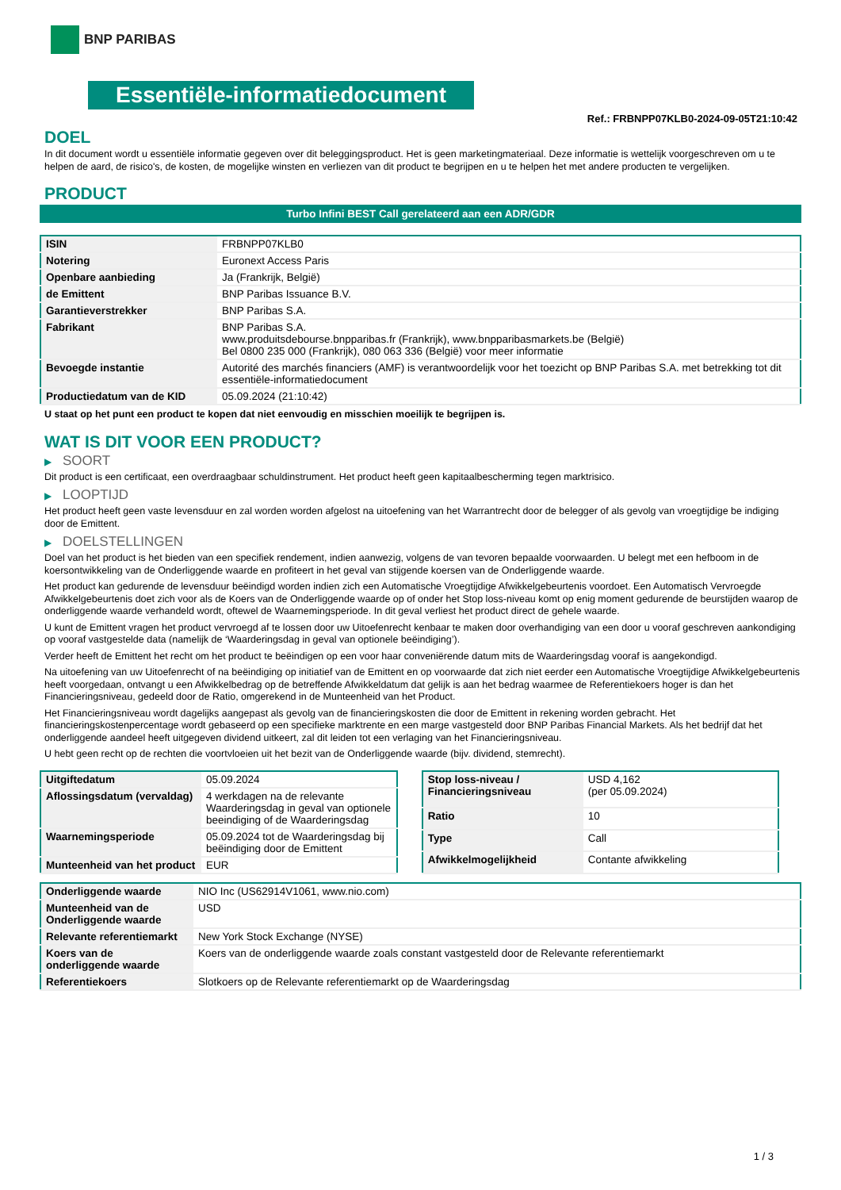BNP PARIBAS
Essentiële-informatiedocument
Ref.: FRBNPP07KLB0-2024-09-05T21:10:42
DOEL
In dit document wordt u essentiële informatie gegeven over dit beleggingsproduct. Het is geen marketingmateriaal. Deze informatie is wettelijk voorgeschreven om u te helpen de aard, de risico's, de kosten, de mogelijke winsten en verliezen van dit product te begrijpen en u te helpen het met andere producten te vergelijken.
PRODUCT
Turbo Infini BEST Call gerelateerd aan een ADR/GDR
| ISIN | FRBNPP07KLB0 |
| Notering | Euronext Access Paris |
| Openbare aanbieding | Ja (Frankrijk, België) |
| de Emittent | BNP Paribas Issuance B.V. |
| Garantieverstrekker | BNP Paribas S.A. |
| Fabrikant | BNP Paribas S.A. www.produitsdebourse.bnpparibas.fr (Frankrijk), www.bnpparibasmarkets.be (België) Bel 0800 235 000 (Frankrijk), 080 063 336 (België) voor meer informatie |
| Bevoegde instantie | Autorité des marchés financiers (AMF) is verantwoordelijk voor het toezicht op BNP Paribas S.A. met betrekking tot dit essentiële-informatiedocument |
| Productiedatum van de KID | 05.09.2024 (21:10:42) |
U staat op het punt een product te kopen dat niet eenvoudig en misschien moeilijk te begrijpen is.
WAT IS DIT VOOR EEN PRODUCT?
▶ SOORT
Dit product is een certificaat, een overdraagbaar schuldinstrument. Het product heeft geen kapitaalbescherming tegen marktrisico.
▶ LOOPTIJD
Het product heeft geen vaste levensduur en zal worden worden afgelost na uitoefening van het Warrantrecht door de belegger of als gevolg van vroegtijdige be indiging door de Emittent.
▶ DOELSTELLINGEN
Doel van het product is het bieden van een specifiek rendement, indien aanwezig, volgens de van tevoren bepaalde voorwaarden. U belegt met een hefboom in de koersontwikkeling van de Onderliggende waarde en profiteert in het geval van stijgende koersen van de Onderliggende waarde.
Het product kan gedurende de levensduur beëindigd worden indien zich een Automatische Vroegtijdige Afwikkelgebeurtenis voordoet. Een Automatisch Vervroegde Afwikkelgebeurtenis doet zich voor als de Koers van de Onderliggende waarde op of onder het Stop loss-niveau komt op enig moment gedurende de beurstijden waarop de onderliggende waarde verhandeld wordt, oftewel de Waarnemingsperiode. In dit geval verliest het product direct de gehele waarde.
U kunt de Emittent vragen het product vervroegd af te lossen door uw Uitoefenrecht kenbaar te maken door overhandiging van een door u vooraf geschreven aankondiging op vooraf vastgestelde data (namelijk de ‘Waarderingsdag in geval van optionele beëindiging’).
Verder heeft de Emittent het recht om het product te beëindigen op een voor haar conveniërende datum mits de Waarderingsdag vooraf is aangekondigd.
Na uitoefening van uw Uitoefenrecht of na beëindiging op initiatief van de Emittent en op voorwaarde dat zich niet eerder een Automatische Vroegtijdige Afwikkelgebeurtenis heeft voorgedaan, ontvangt u een Afwikkelbedrag op de betreffende Afwikkeldatum dat gelijk is aan het bedrag waarmee de Referentiekoers hoger is dan het Financieringsniveau, gedeeld door de Ratio, omgerekend in de Munteenheid van het Product.
Het Financieringsniveau wordt dagelijks aangepast als gevolg van de financieringskosten die door de Emittent in rekening worden gebracht. Het financieringskostenpercentage wordt gebaseerd op een specifieke marktrente en een marge vastgesteld door BNP Paribas Financial Markets. Als het bedrijf dat het onderliggende aandeel heeft uitgegeven dividend uitkeert, zal dit leiden tot een verlaging van het Financieringsniveau.
U hebt geen recht op de rechten die voortvloeien uit het bezit van de Onderliggende waarde (bijv. dividend, stemrecht).
| Uitgiftedatum | 05.09.2024 |
| Aflossingsdatum (vervaldag) | 4 werkdagen na de relevante Waarderingsdag in geval van optionele beeindiging of de Waarderingsdag |
| Waarnemingsperiode | 05.09.2024 tot de Waarderingsdag bij beëindiging door de Emittent |
| Munteenheid van het product | EUR |
| Stop loss-niveau / Financieringsniveau | USD 4,162 (per 05.09.2024) |
| Ratio | 10 |
| Type | Call |
| Afwikkelmogelijkheid | Contante afwikkeling |
| Onderliggende waarde | NIO Inc (US62914V1061, www.nio.com) |
| Munteenheid van de Onderliggende waarde | USD |
| Relevante referentiemarkt | New York Stock Exchange (NYSE) |
| Koers van de onderliggende waarde | Koers van de onderliggende waarde zoals constant vastgesteld door de Relevante referentiemarkt |
| Referentiekoers | Slotkoers op de Relevante referentiemarkt op de Waarderingsdag |
1 / 3